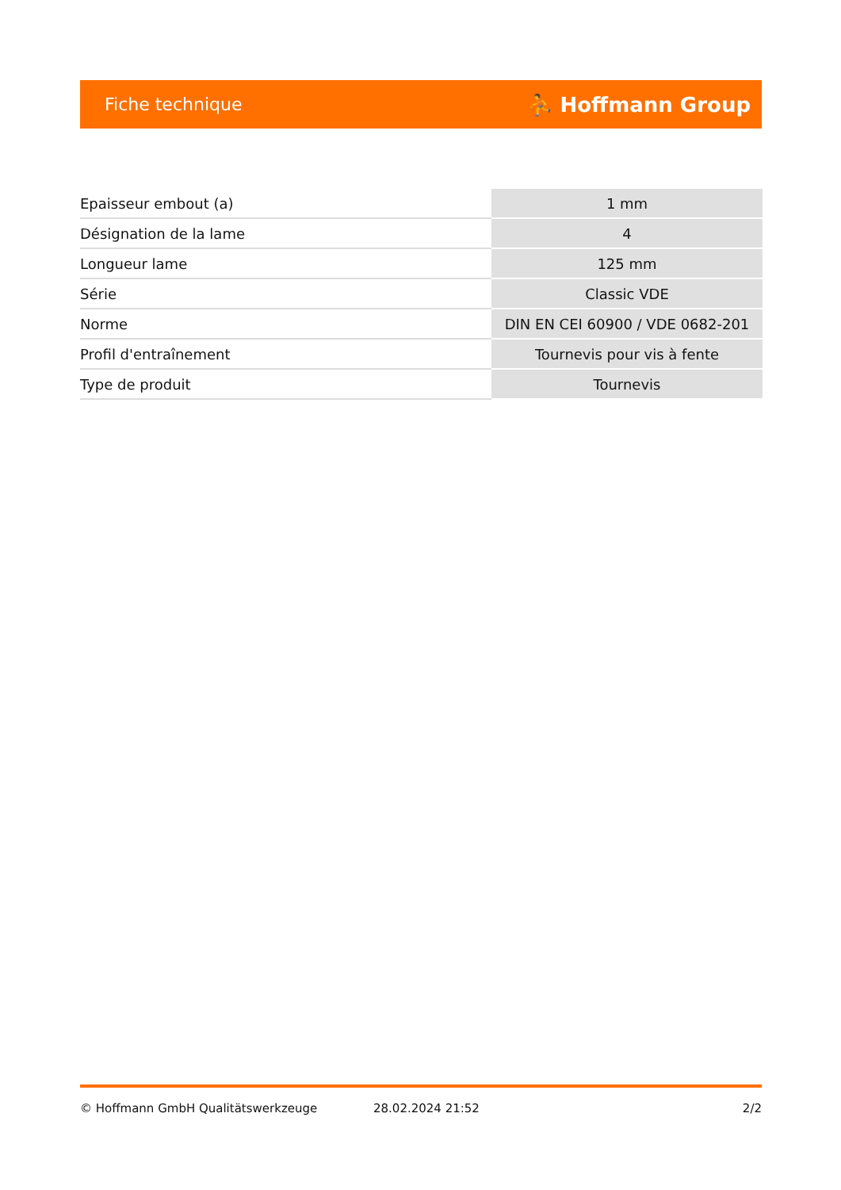Fiche technique ⛹ Hoffmann Group
| Epaisseur embout (a) | 1 mm |
| Désignation de la lame | 4 |
| Longueur lame | 125 mm |
| Série | Classic VDE |
| Norme | DIN EN CEI 60900 / VDE 0682-201 |
| Profil d'entraînement | Tournevis pour vis à fente |
| Type de produit | Tournevis |
© Hoffmann GmbH Qualitätswerkzeuge 28.02.2024 21:52 2/2